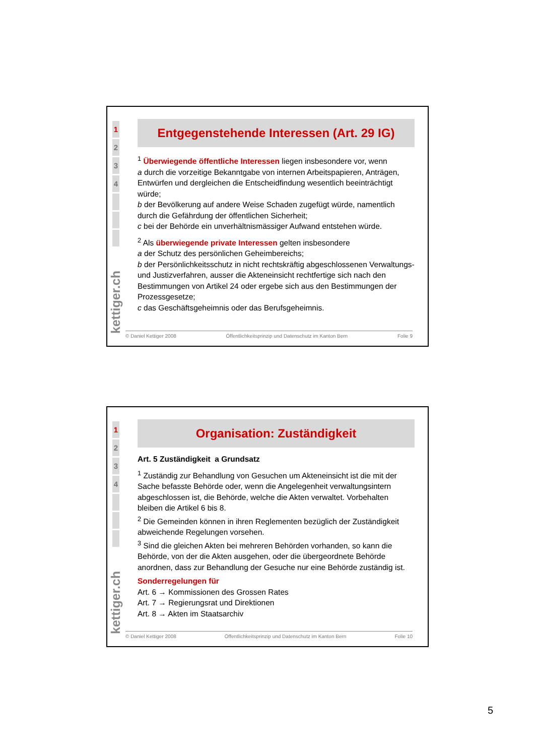1
2
3
4
kettiger.ch
Entgegenstehende Interessen (Art. 29 IG)
<sup>1</sup> Überwiegende öffentliche Interessen liegen insbesondere vor, wenn
a durch die vorzeitige Bekanntgabe von internen Arbeitspapieren, Anträgen, Entwürfen und dergleichen die Entscheidfindung wesentlich beeinträchtigt würde;
b der Bevölkerung auf andere Weise Schaden zugefügt würde, namentlich durch die Gefährdung der öffentlichen Sicherheit;
c bei der Behörde ein unverhältnismässiger Aufwand entstehen würde.
<sup>2</sup> Als überwiegende private Interessen gelten insbesondere
a der Schutz des persönlichen Geheimbereichs;
b der Persönlichkeitsschutz in nicht rechtskräftig abgeschlossenen Verwaltungs- und Justizverfahren, ausser die Akteneinsicht rechtfertige sich nach den Bestimmungen von Artikel 24 oder ergebe sich aus den Bestimmungen der Prozessgesetze;
c das Geschäftsgeheimnis oder das Berufsgeheimnis.
© Daniel Kettiger 2008 Öffentlichkeitsprinzip und Datenschutz im Kanton Bern Folie 9
1
2
3
4
kettiger.ch
Organisation: Zuständigkeit
Art. 5 Zuständigkeit a Grundsatz
<sup>1</sup> Zuständig zur Behandlung von Gesuchen um Akteneinsicht ist die mit der Sache befasste Behörde oder, wenn die Angelegenheit verwaltungsintern abgeschlossen ist, die Behörde, welche die Akten verwaltet. Vorbehalten bleiben die Artikel 6 bis 8.
<sup>2</sup> Die Gemeinden können in ihren Reglementen bezüglich der Zuständigkeit abweichende Regelungen vorsehen.
<sup>3</sup> Sind die gleichen Akten bei mehreren Behörden vorhanden, so kann die Behörde, von der die Akten ausgehen, oder die übergeordnete Behörde anordnen, dass zur Behandlung der Gesuche nur eine Behörde zuständig ist.
Sonderregelungen für
Art. 6 → Kommissionen des Grossen Rates
Art. 7 → Regierungsrat und Direktionen
Art. 8 → Akten im Staatsarchiv
© Daniel Kettiger 2008 Öffentlichkeitsprinzip und Datenschutz im Kanton Bern Folie 10
5